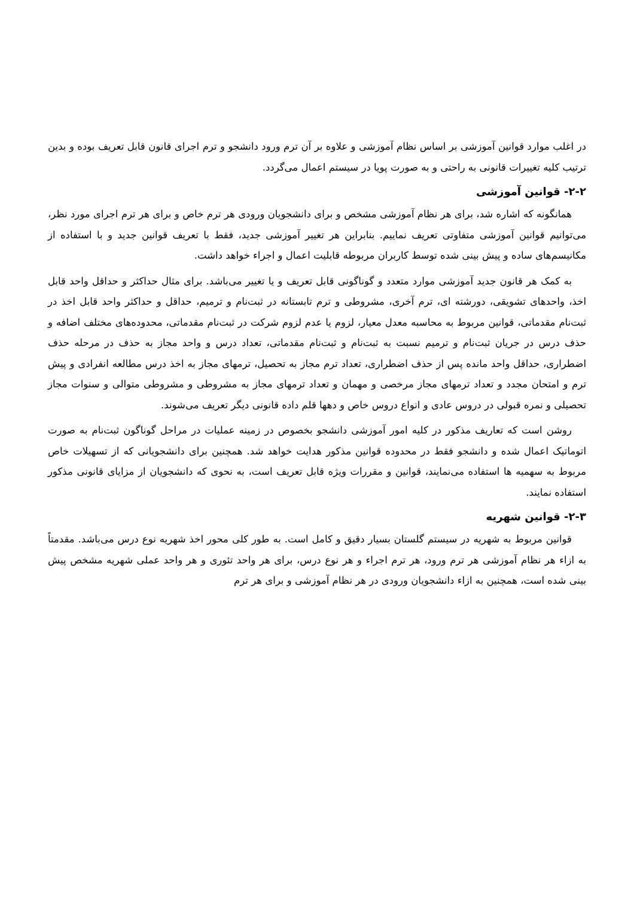در اغلب موارد قوانین آموزشی بر اساس نظام آموزشی و علاوه بر آن ترم ورود دانشجو و ترم اجرای قانون قابل تعریف بوده و بدین ترتیب کلیه تغییرات قانونی به راحتی و به صورت پویا در سیستم اعمال می‌گردد.
۲-۲- قوانین آموزشی
همانگونه که اشاره شد، برای هر نظام آموزشی مشخص و برای دانشجویان ورودی هر ترم خاص و برای هر ترم اجرای مورد نظر، می‌توانیم قوانین آموزشی متفاوتی تعریف نماییم. بنابراین هر تغییر آموزشی جدید، فقط با تعریف قوانین جدید و با استفاده از مکانیسم‌های ساده و پیش بینی شده توسط کاربران مربوطه قابلیت اعمال و اجراء خواهد داشت.
به کمک هر قانون جدید آموزشی موارد متعدد و گوناگونی قابل تعریف و یا تغییر می‌باشد. برای مثال حداکثر و حداقل واحد قابل اخذ، واحدهای تشویقی، دورشته ای، ترم آخری، مشروطی و ترم تابستانه در ثبت‌نام و ترمیم، حداقل و حداکثر واحد قابل اخذ در ثبت‌نام مقدماتی، قوانین مربوط به محاسبه معدل معیار، لزوم یا عدم لزوم شرکت در ثبت‌نام مقدماتی، محدوده‌های مختلف اضافه و حذف درس در جریان ثبت‌نام و ترمیم نسبت به ثبت‌نام و ثبت‌نام مقدماتی، تعداد درس و واحد مجاز به حذف در مرحله حذف اضطراری، حداقل واحد مانده پس از حذف اضطراری، تعداد ترم مجاز به تحصیل، ترمهای مجاز به اخذ درس مطالعه انفرادی و پیش ترم و امتحان مجدد و تعداد ترمهای مجاز مرخصی و مهمان و تعداد ترمهای مجاز به مشروطی و مشروطی متوالی و سنوات مجاز تحصیلی و نمره قبولی در دروس عادی و انواع دروس خاص و دهها قلم داده قانونی دیگر تعریف می‌شوند.
روشن است که تعاریف مذکور در کلیه امور آموزشی دانشجو بخصوص در زمینه عملیات در مراحل گوناگون ثبت‌نام به صورت اتوماتیک اعمال شده و دانشجو فقط در محدوده قوانین مذکور هدایت خواهد شد. همچنین برای دانشجویانی که از تسهیلات خاص مربوط به سهمیه ها استفاده می‌نمایند، قوانین و مقررات ویژه قابل تعریف است، به نحوی که دانشجویان از مزایای قانونی مذکور استفاده نمایند.
۲-۳- قوانین شهریه
قوانین مربوط به شهریه در سیستم گلستان بسیار دقیق و کامل است. به طور کلی محور اخذ شهریه نوع درس می‌باشد. مقدمتاً به ازاء هر نظام آموزشی هر ترم ورود، هر ترم اجراء و هر نوع درس، برای هر واحد تئوری و هر واحد عملی شهریه مشخص پیش بینی شده است، همچنین به ازاء دانشجویان ورودی در هر نظام آموزشی و برای هر ترم